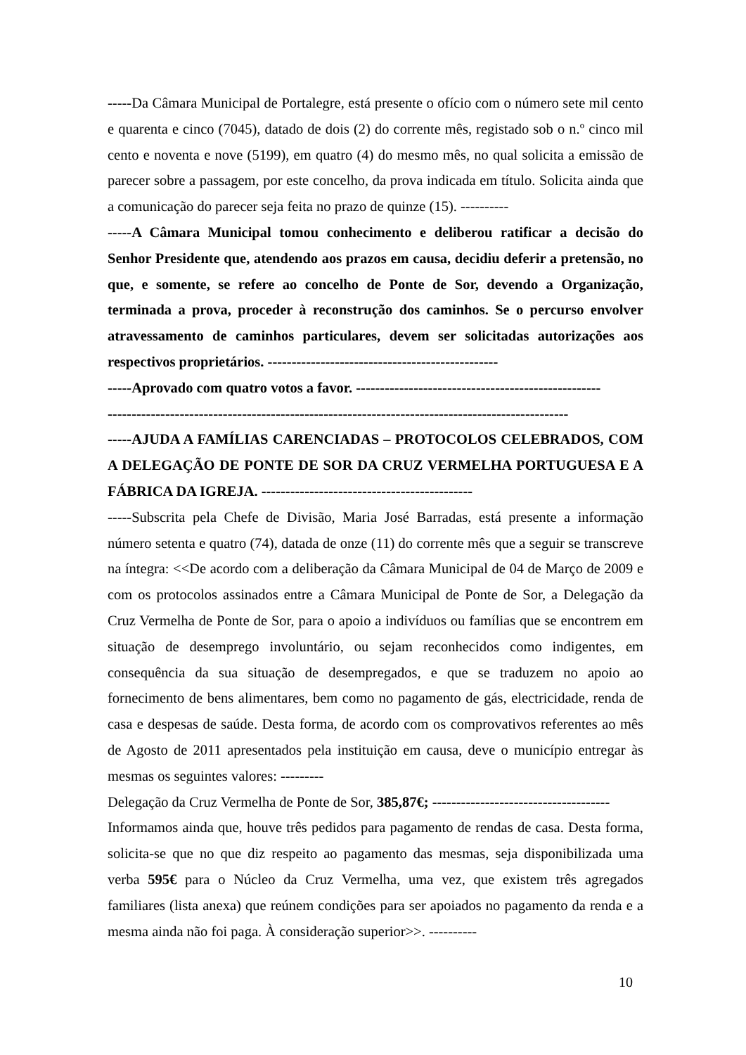-----Da Câmara Municipal de Portalegre, está presente o ofício com o número sete mil cento e quarenta e cinco (7045), datado de dois (2) do corrente mês, registado sob o n.º cinco mil cento e noventa e nove (5199), em quatro (4) do mesmo mês, no qual solicita a emissão de parecer sobre a passagem, por este concelho, da prova indicada em título. Solicita ainda que a comunicação do parecer seja feita no prazo de quinze (15). ----------
-----A Câmara Municipal tomou conhecimento e deliberou ratificar a decisão do Senhor Presidente que, atendendo aos prazos em causa, decidiu deferir a pretensão, no que, e somente, se refere ao concelho de Ponte de Sor, devendo a Organização, terminada a prova, proceder à reconstrução dos caminhos. Se o percurso envolver atravessamento de caminhos particulares, devem ser solicitadas autorizações aos respectivos proprietários. ------------------------------------------------
-----Aprovado com quatro votos a favor. ---------------------------------------------------
------------------------------------------------------------------------------------------------
-----AJUDA A FAMÍLIAS CARENCIADAS – PROTOCOLOS CELEBRADOS, COM A DELEGAÇÃO DE PONTE DE SOR DA CRUZ VERMELHA PORTUGUESA E A FÁBRICA DA IGREJA. --------------------------------------------
-----Subscrita pela Chefe de Divisão, Maria José Barradas, está presente a informação número setenta e quatro (74), datada de onze (11) do corrente mês que a seguir se transcreve na íntegra: <<De acordo com a deliberação da Câmara Municipal de 04 de Março de 2009 e com os protocolos assinados entre a Câmara Municipal de Ponte de Sor, a Delegação da Cruz Vermelha de Ponte de Sor, para o apoio a indivíduos ou famílias que se encontrem em situação de desemprego involuntário, ou sejam reconhecidos como indigentes, em consequência da sua situação de desempregados, e que se traduzem no apoio ao fornecimento de bens alimentares, bem como no pagamento de gás, electricidade, renda de casa e despesas de saúde. Desta forma, de acordo com os comprovativos referentes ao mês de Agosto de 2011 apresentados pela instituição em causa, deve o município entregar às mesmas os seguintes valores: ---------
Delegação da Cruz Vermelha de Ponte de Sor, 385,87€; -------------------------------------
Informamos ainda que, houve três pedidos para pagamento de rendas de casa. Desta forma, solicita-se que no que diz respeito ao pagamento das mesmas, seja disponibilizada uma verba 595€ para o Núcleo da Cruz Vermelha, uma vez, que existem três agregados familiares (lista anexa) que reúnem condições para ser apoiados no pagamento da renda e a mesma ainda não foi paga. À consideração superior>>. ----------
10